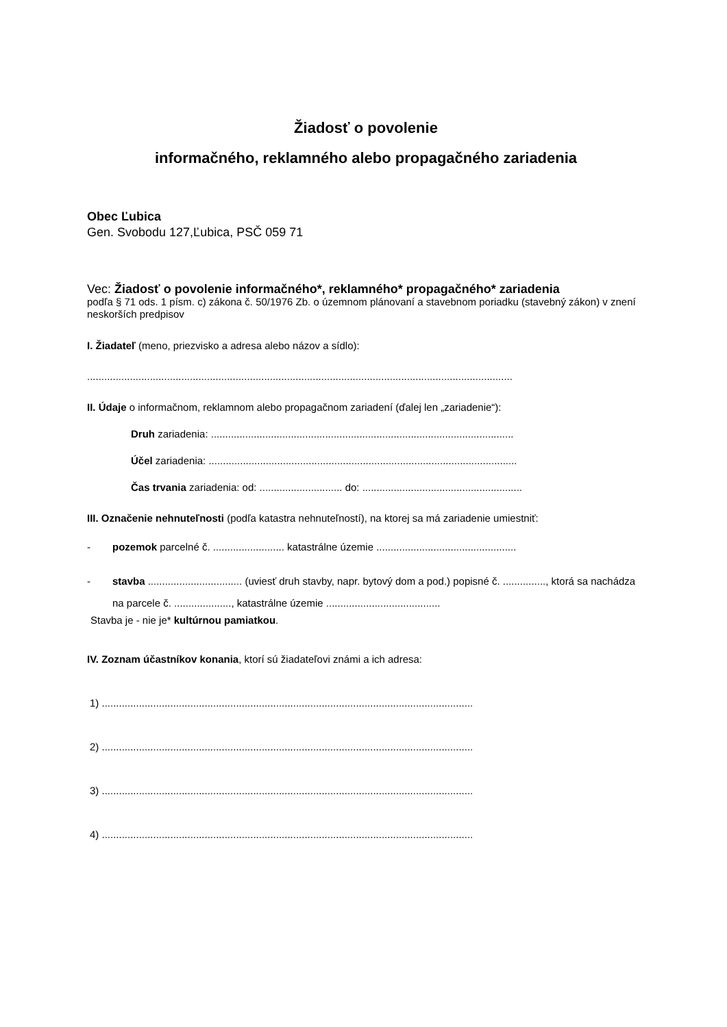Žiadosť o povolenie
informačného, reklamného alebo propagačného zariadenia
Obec Ľubica
Gen. Svobodu 127,Ľubica, PSČ 059 71
Vec: Žiadosť o povolenie informačného*, reklamného* propagačného* zariadenia
podľa § 71 ods. 1 písm. c) zákona č. 50/1976 Zb. o územnom plánovaní a stavebnom poriadku (stavebný zákon) v znení neskorších predpisov
I. Žiadateľ (meno, priezvisko a adresa alebo názov a sídlo):
.....................................................................................................................................................
II. Údaje o informačnom, reklamnom alebo propagačnom zariadení (ďalej len „zariadenie“):
Druh zariadenia: ..........................................................................................................
Účel zariadenia: ............................................................................................................
Čas trvania zariadenia: od: ............................. do: ........................................................
III. Označenie nehnuteľnosti (podľa katastra nehnuteľností), na ktorej sa má zariadenie umiestniť:
- pozemok parcelné č. ......................... katastrálne územie .................................................
- stavba ................................. (uviesť druh stavby, napr. bytový dom a pod.) popisné č. ..............., ktorá sa nachádza na parcele č. ...................., katastrálne územie ........................................
Stavba je - nie je* kultúrnou pamiatkou.
IV. Zoznam účastníkov konania, ktorí sú žiadateľovi známi a ich adresa:
1) ..................................................................................................................................
2) ..................................................................................................................................
3) ..................................................................................................................................
4) ..................................................................................................................................